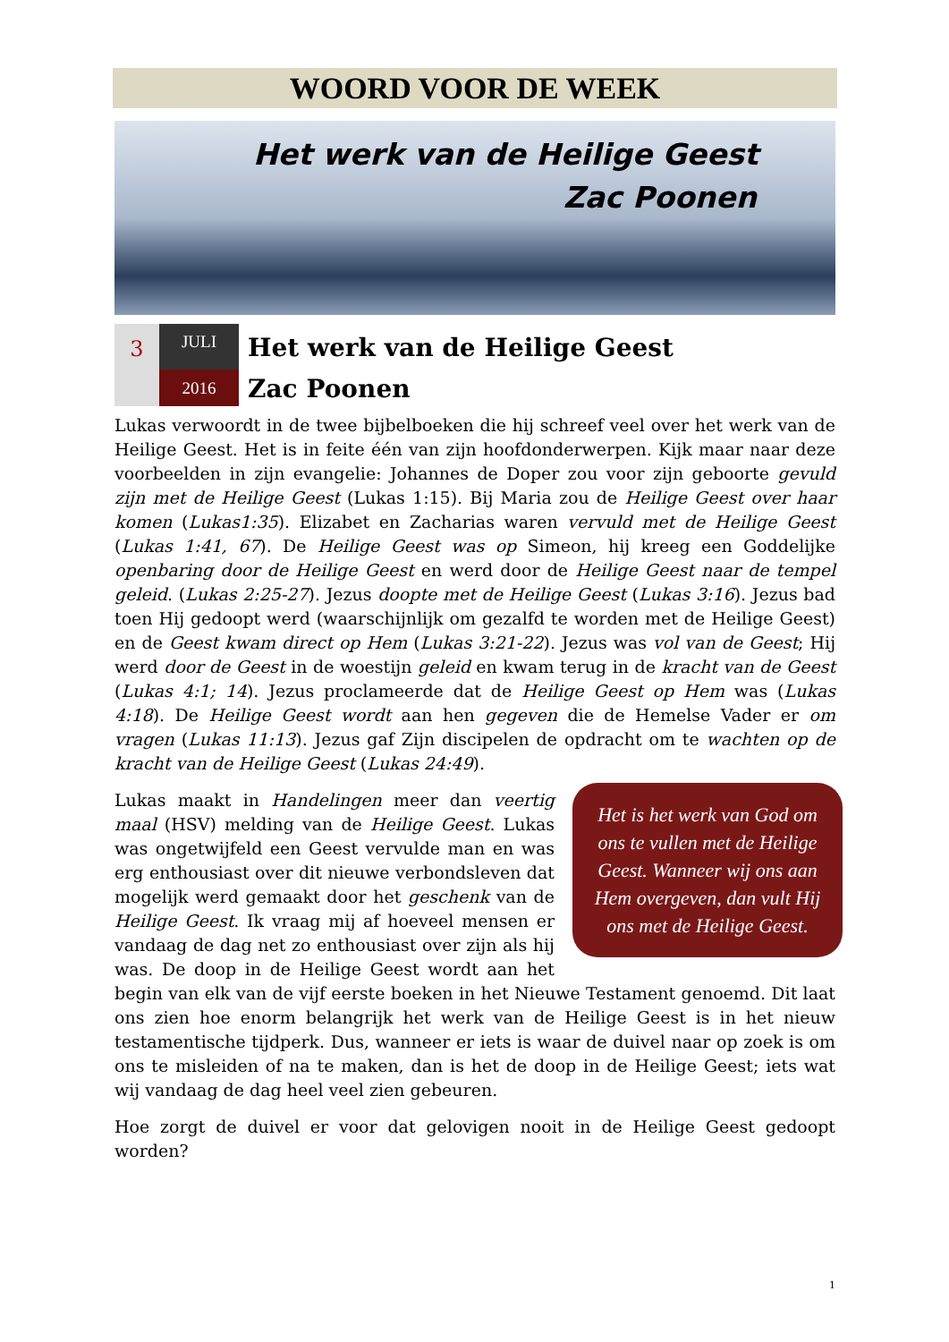WOORD VOOR DE WEEK
Het werk van de Heilige Geest
Zac Poonen
3
JULI
2016
Het werk van de Heilige Geest
Zac Poonen
Lukas verwoordt in de twee bijbelboeken die hij schreef veel over het werk van de Heilige Geest. Het is in feite één van zijn hoofdonderwerpen. Kijk maar naar deze voorbeelden in zijn evangelie: Johannes de Doper zou voor zijn geboorte gevuld zijn met de Heilige Geest (Lukas 1:15). Bij Maria zou de Heilige Geest over haar komen (Lukas1:35). Elizabet en Zacharias waren vervuld met de Heilige Geest (Lukas 1:41, 67). De Heilige Geest was op Simeon, hij kreeg een Goddelijke openbaring door de Heilige Geest en werd door de Heilige Geest naar de tempel geleid. (Lukas 2:25-27). Jezus doopte met de Heilige Geest (Lukas 3:16). Jezus bad toen Hij gedoopt werd (waarschijnlijk om gezalfd te worden met de Heilige Geest) en de Geest kwam direct op Hem (Lukas 3:21-22). Jezus was vol van de Geest; Hij werd door de Geest in de woestijn geleid en kwam terug in de kracht van de Geest (Lukas 4:1; 14). Jezus proclameerde dat de Heilige Geest op Hem was (Lukas 4:18). De Heilige Geest wordt aan hen gegeven die de Hemelse Vader er om vragen (Lukas 11:13). Jezus gaf Zijn discipelen de opdracht om te wachten op de kracht van de Heilige Geest (Lukas 24:49).
Het is het werk van God om ons te vullen met de Heilige Geest. Wanneer wij ons aan Hem overgeven, dan vult Hij ons met de Heilige Geest.
Lukas maakt in Handelingen meer dan veertig maal (HSV) melding van de Heilige Geest. Lukas was ongetwijfeld een Geest vervulde man en was erg enthousiast over dit nieuwe verbondsleven dat mogelijk werd gemaakt door het geschenk van de Heilige Geest. Ik vraag mij af hoeveel mensen er vandaag de dag net zo enthousiast over zijn als hij was. De doop in de Heilige Geest wordt aan het begin van elk van de vijf eerste boeken in het Nieuwe Testament genoemd. Dit laat ons zien hoe enorm belangrijk het werk van de Heilige Geest is in het nieuw testamentische tijdperk. Dus, wanneer er iets is waar de duivel naar op zoek is om ons te misleiden of na te maken, dan is het de doop in de Heilige Geest; iets wat wij vandaag de dag heel veel zien gebeuren.
Hoe zorgt de duivel er voor dat gelovigen nooit in de Heilige Geest gedoopt worden?
1